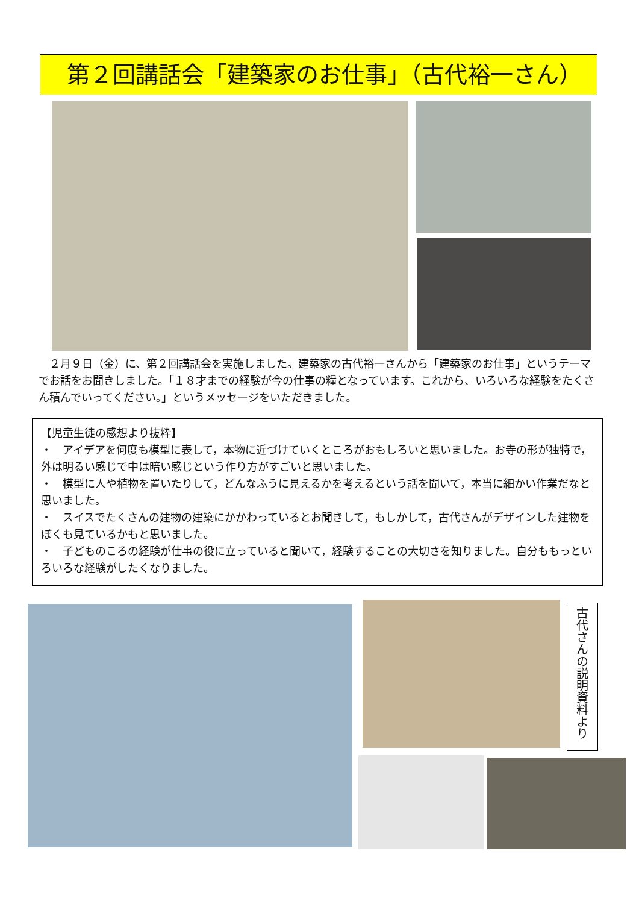第２回講話会「建築家のお仕事」（古代裕一さん）
　２月９日（金）に、第２回講話会を実施しました。建築家の古代裕一さんから「建築家のお仕事」というテーマでお話をお聞きしました。「１８才までの経験が今の仕事の糧となっています。これから、いろいろな経験をたくさん積んでいってください。」というメッセージをいただきました。
【児童生徒の感想より抜粋】
・　アイデアを何度も模型に表して，本物に近づけていくところがおもしろいと思いました。お寺の形が独特で，外は明るい感じで中は暗い感じという作り方がすごいと思いました。
・　模型に人や植物を置いたりして，どんなふうに見えるかを考えるという話を聞いて，本当に細かい作業だなと思いました。
・　スイスでたくさんの建物の建築にかかわっているとお聞きして，もしかして，古代さんがデザインした建物をぼくも見ているかもと思いました。
・　子どものころの経験が仕事の役に立っていると聞いて，経験することの大切さを知りました。自分ももっといろいろな経験がしたくなりました。
古代さんの説明資料より